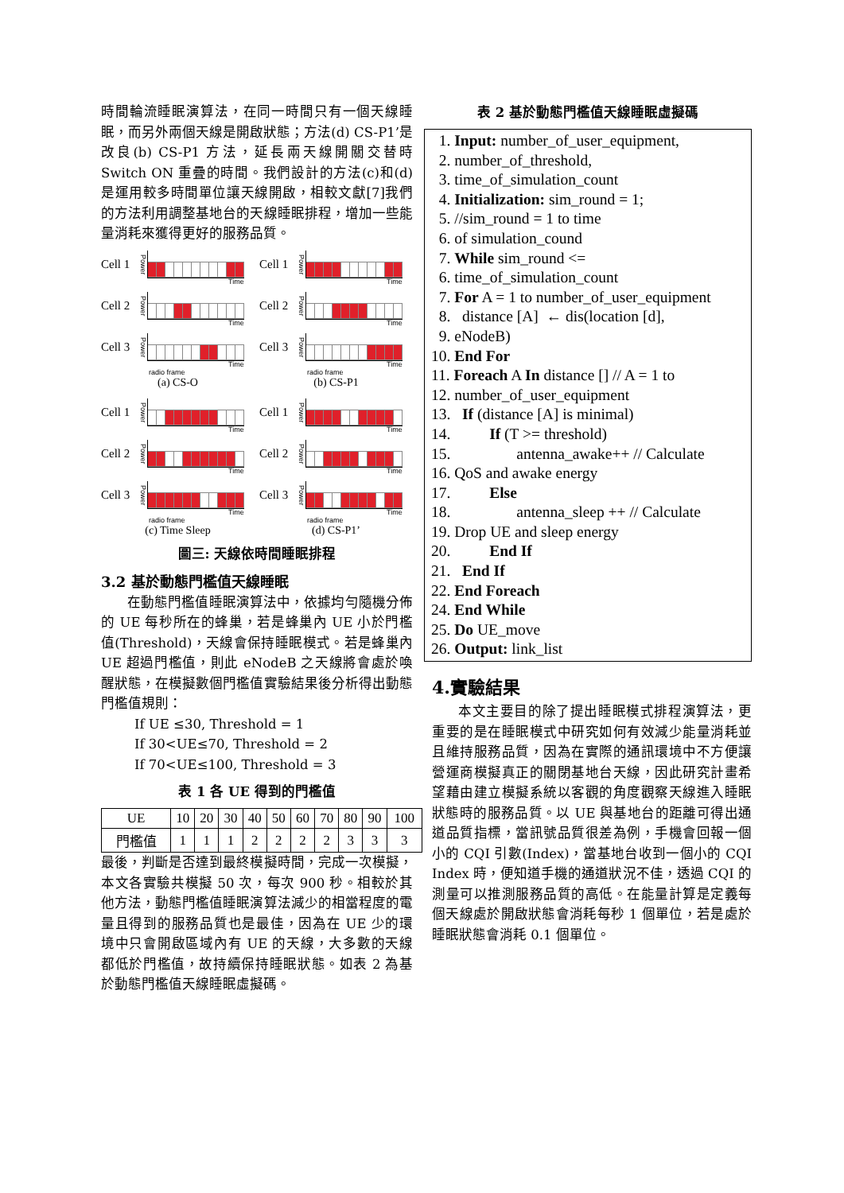時間輪流睡眠演算法，在同一時間只有一個天線睡眠，而另外兩個天線是開啟狀態；方法(d) CS-P1’是改良(b) CS-P1 方法，延長兩天線開關交替時 Switch ON 重疊的時間。我們設計的方法(c)和(d)是運用較多時間單位讓天線開啟，相較文獻[7]我們的方法利用調整基地台的天線睡眠排程，增加一些能量消耗來獲得更好的服務品質。
Cell 1 Power
Time
Cell 2 Power
Time
Cell 3 Power
Time
radio frame
(a) CS-O
Cell 1 Power
Time
Cell 2 Power
Time
Cell 3 Power
Time
radio frame
(b) CS-P1
Cell 1 Power
Time
Cell 2 Power
Time
Cell 3 Power
Time
radio frame
(c) Time Sleep
Cell 1 Power
Time
Cell 2 Power
Time
Cell 3 Power
Time
radio frame
(d) CS-P1’
圖三: 天線依時間睡眠排程
3.2 基於動態門檻值天線睡眠
在動態門檻值睡眠演算法中，依據均勻隨機分佈的 UE 每秒所在的蜂巢，若是蜂巢內 UE 小於門檻值(Threshold)，天線會保持睡眠模式。若是蜂巢內 UE 超過門檻值，則此 eNodeB 之天線將會處於喚醒狀態，在模擬數個門檻值實驗結果後分析得出動態門檻值規則：
If UE ≤30, Threshold = 1
If 30<UE≤70, Threshold = 2
If 70<UE≤100, Threshold = 3
表 1 各 UE 得到的門檻值
| UE | 10 | 20 | 30 | 40 | 50 | 60 | 70 | 80 | 90 | 100 |
| 門檻值 | 1 | 1 | 1 | 2 | 2 | 2 | 2 | 3 | 3 | 3 |
最後，判斷是否達到最終模擬時間，完成一次模擬，本文各實驗共模擬 50 次，每次 900 秒。相較於其他方法，動態門檻值睡眠演算法減少的相當程度的電量且得到的服務品質也是最佳，因為在 UE 少的環境中只會開啟區域內有 UE 的天線，大多數的天線都低於門檻值，故持續保持睡眠狀態。如表 2 為基於動態門檻值天線睡眠虛擬碼。
表 2 基於動態門檻值天線睡眠虛擬碼
1. Input: number_of_user_equipment,
2. number_of_threshold,
3. time_of_simulation_count
4. Initialization: sim_round = 1;
5. //sim_round = 1 to time
6. of simulation_cound
7. While sim_round <=
6. time_of_simulation_count
7. For A = 1 to number_of_user_equipment
8. distance [A] ← dis(location [d],
9. eNodeB)
10. End For
11. Foreach A In distance [] // A = 1 to
12. number_of_user_equipment
13. If (distance [A] is minimal)
14. If (T >= threshold)
15. antenna_awake++ // Calculate
16. QoS and awake energy
17. Else
18. antenna_sleep ++ // Calculate
19. Drop UE and sleep energy
20. End If
21. End If
22. End Foreach
24. End While
25. Do UE_move
26. Output: link_list
4.實驗結果
本文主要目的除了提出睡眠模式排程演算法，更重要的是在睡眠模式中研究如何有效減少能量消耗並且維持服務品質，因為在實際的通訊環境中不方便讓營運商模擬真正的關閉基地台天線，因此研究計畫希望藉由建立模擬系統以客觀的角度觀察天線進入睡眠狀態時的服務品質。以 UE 與基地台的距離可得出通道品質指標，當訊號品質很差為例，手機會回報一個小的 CQI 引數(Index)，當基地台收到一個小的 CQI Index 時，便知道手機的通道狀況不佳，透過 CQI 的測量可以推測服務品質的高低。在能量計算是定義每個天線處於開啟狀態會消耗每秒 1 個單位，若是處於睡眠狀態會消耗 0.1 個單位。